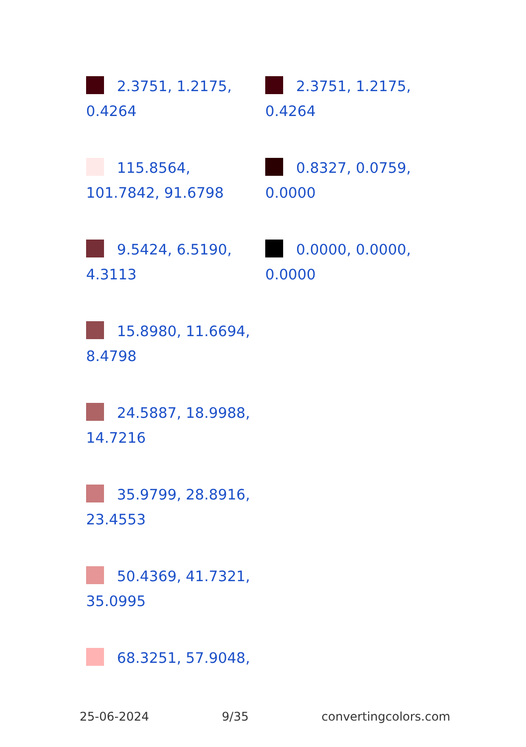2.3751, 1.2175, 0.4264
115.8564, 101.7842, 91.6798
9.5424, 6.5190, 4.3113
15.8980, 11.6694, 8.4798
24.5887, 18.9988, 14.7216
35.9799, 28.8916, 23.4553
50.4369, 41.7321, 35.0995
68.3251, 57.9048,
2.3751, 1.2175, 0.4264
0.8327, 0.0759, 0.0000
0.0000, 0.0000, 0.0000
25-06-2024 9/35 convertingcolors.com